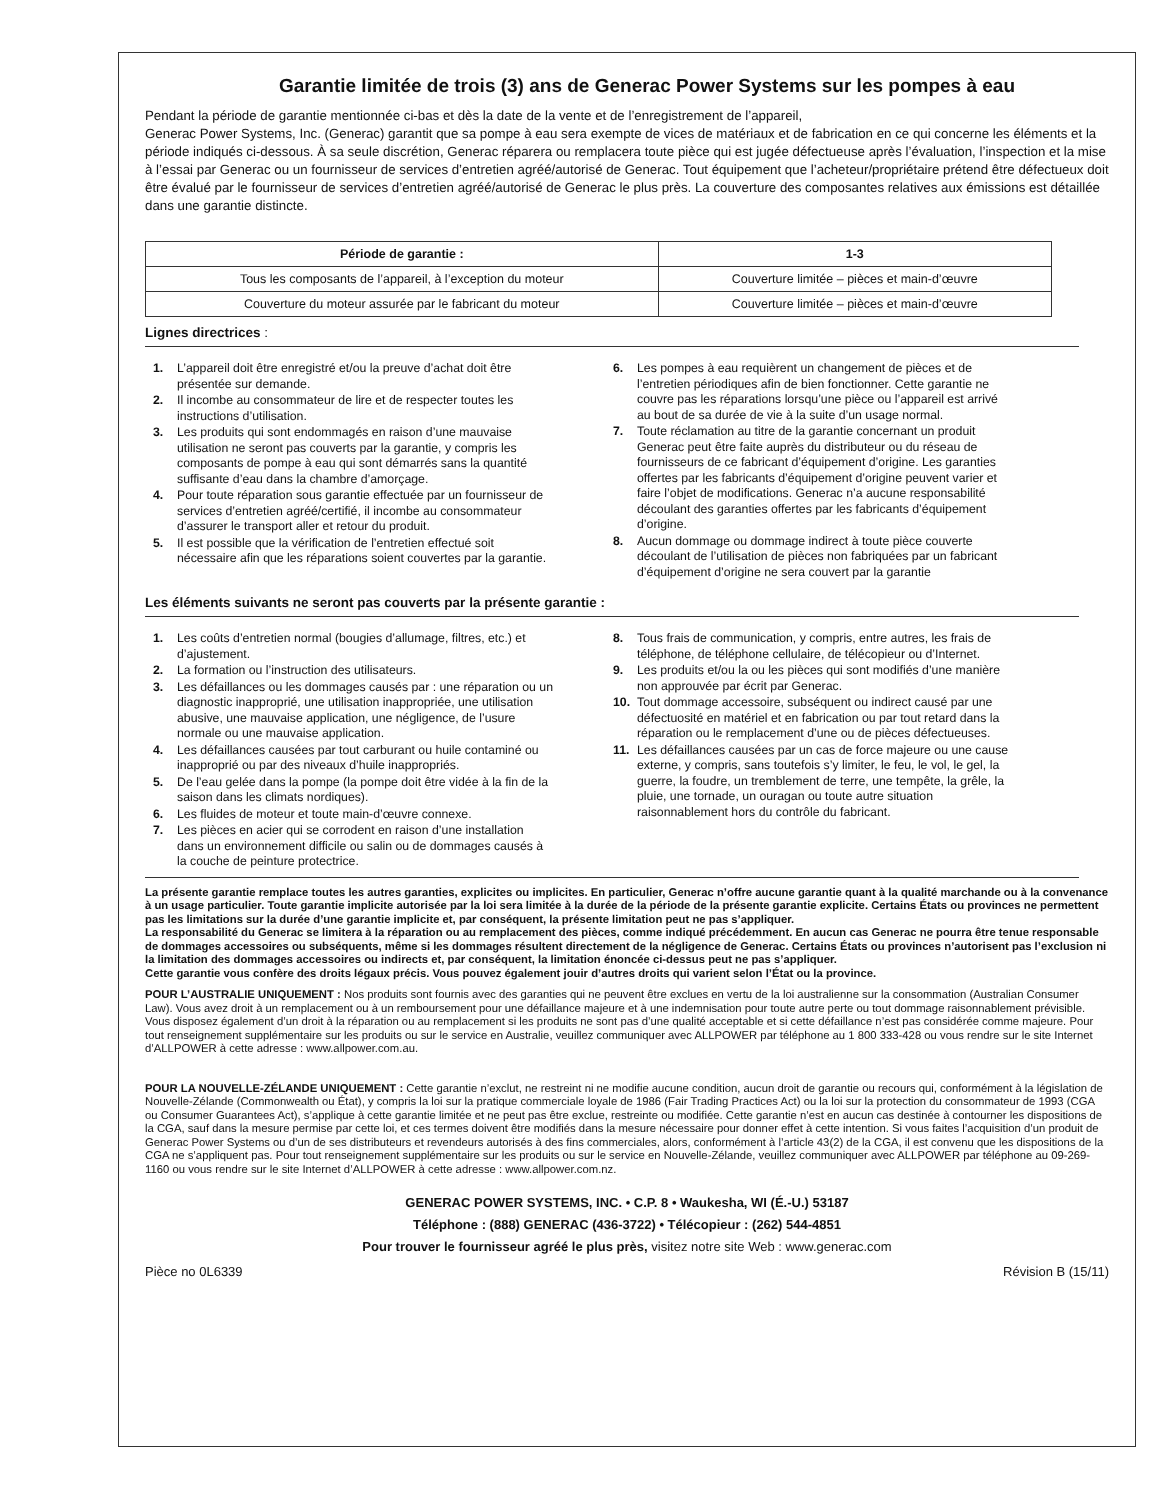Garantie limitée de trois (3) ans de Generac Power Systems sur les pompes à eau
Pendant la période de garantie mentionnée ci-bas et dès la date de la vente et de l’enregistrement de l’appareil,
Generac Power Systems, Inc. (Generac) garantit que sa pompe à eau sera exempte de vices de matériaux et de fabrication en ce qui concerne les éléments et la période indiqués ci-dessous. À sa seule discrétion, Generac réparera ou remplacera toute pièce qui est jugée défectueuse après l’évaluation, l’inspection et la mise à l’essai par Generac ou un fournisseur de services d’entretien agréé/autorisé de Generac. Tout équipement que l’acheteur/propriétaire prétend être défectueux doit être évalué par le fournisseur de services d’entretien agréé/autorisé de Generac le plus près. La couverture des composantes relatives aux émissions est détaillée dans une garantie distincte.
| Période de garantie : | 1-3 |
| --- | --- |
| Tous les composants de l’appareil, à l’exception du moteur | Couverture limitée – pièces et main-d’œuvre |
| Couverture du moteur assurée par le fabricant du moteur | Couverture limitée – pièces et main-d’œuvre |
Lignes directrices :
1. L’appareil doit être enregistré et/ou la preuve d’achat doit être présentée sur demande.
2. Il incombe au consommateur de lire et de respecter toutes les instructions d’utilisation.
3. Les produits qui sont endommagés en raison d’une mauvaise utilisation ne seront pas couverts par la garantie, y compris les composants de pompe à eau qui sont démarrés sans la quantité suffisante d’eau dans la chambre d’amorçage.
4. Pour toute réparation sous garantie effectuée par un fournisseur de services d’entretien agréé/certifié, il incombe au consommateur d’assurer le transport aller et retour du produit.
5. Il est possible que la vérification de l’entretien effectué soit nécessaire afin que les réparations soient couvertes par la garantie.
6. Les pompes à eau requièrent un changement de pièces et de l’entretien périodiques afin de bien fonctionner. Cette garantie ne couvre pas les réparations lorsqu’une pièce ou l’appareil est arrivé au bout de sa durée de vie à la suite d’un usage normal.
7. Toute réclamation au titre de la garantie concernant un produit Generac peut être faite auprès du distributeur ou du réseau de fournisseurs de ce fabricant d’équipement d’origine. Les garanties offertes par les fabricants d’équipement d’origine peuvent varier et faire l’objet de modifications. Generac n’a aucune responsabilité découlant des garanties offertes par les fabricants d’équipement d’origine.
8. Aucun dommage ou dommage indirect à toute pièce couverte découlant de l’utilisation de pièces non fabriquées par un fabricant d’équipement d’origine ne sera couvert par la garantie
Les éléments suivants ne seront pas couverts par la présente garantie :
1. Les coûts d’entretien normal (bougies d’allumage, filtres, etc.) et d’ajustement.
2. La formation ou l’instruction des utilisateurs.
3. Les défaillances ou les dommages causés par : une réparation ou un diagnostic inapproprié, une utilisation inappropriée, une utilisation abusive, une mauvaise application, une négligence, de l’usure normale ou une mauvaise application.
4. Les défaillances causées par tout carburant ou huile contaminé ou inapproprié ou par des niveaux d’huile inappropriés.
5. De l’eau gelée dans la pompe (la pompe doit être vidée à la fin de la saison dans les climats nordiques).
6. Les fluides de moteur et toute main-d’œuvre connexe.
7. Les pièces en acier qui se corrodent en raison d’une installation dans un environnement difficile ou salin ou de dommages causés à la couche de peinture protectrice.
8. Tous frais de communication, y compris, entre autres, les frais de téléphone, de téléphone cellulaire, de télécopieur ou d’Internet.
9. Les produits et/ou la ou les pièces qui sont modifiés d’une manière non approuvée par écrit par Generac.
10. Tout dommage accessoire, subséquent ou indirect causé par une défectuosité en matériel et en fabrication ou par tout retard dans la réparation ou le remplacement d’une ou de pièces défectueuses.
11. Les défaillances causées par un cas de force majeure ou une cause externe, y compris, sans toutefois s’y limiter, le feu, le vol, le gel, la guerre, la foudre, un tremblement de terre, une tempête, la grêle, la pluie, une tornade, un ouragan ou toute autre situation raisonnablement hors du contrôle du fabricant.
La présente garantie remplace toutes les autres garanties, explicites ou implicites. En particulier, Generac n’offre aucune garantie quant à la qualité marchande ou à la convenance à un usage particulier. Toute garantie implicite autorisée par la loi sera limitée à la durée de la période de la présente garantie explicite. Certains États ou provinces ne permettent pas les limitations sur la durée d’une garantie implicite et, par conséquent, la présente limitation peut ne pas s’appliquer.
La responsabilité du Generac se limitera à la réparation ou au remplacement des pièces, comme indiqué précédemment. En aucun cas Generac ne pourra être tenue responsable de dommages accessoires ou subséquents, même si les dommages résultent directement de la négligence de Generac. Certains États ou provinces n’autorisent pas l’exclusion ni la limitation des dommages accessoires ou indirects et, par conséquent, la limitation énoncée ci-dessus peut ne pas s’appliquer.
Cette garantie vous confère des droits légaux précis. Vous pouvez également jouir d’autres droits qui varient selon l’État ou la province.
POUR L’AUSTRALIE UNIQUEMENT : Nos produits sont fournis avec des garanties qui ne peuvent être exclues en vertu de la loi australienne sur la consommation (Australian Consumer Law). Vous avez droit à un remplacement ou à un remboursement pour une défaillance majeure et à une indemnisation pour toute autre perte ou tout dommage raisonnablement prévisible. Vous disposez également d’un droit à la réparation ou au remplacement si les produits ne sont pas d’une qualité acceptable et si cette défaillance n’est pas considérée comme majeure. Pour tout renseignement supplémentaire sur les produits ou sur le service en Australie, veuillez communiquer avec ALLPOWER par téléphone au 1 800 333-428 ou vous rendre sur le site Internet d’ALLPOWER à cette adresse : www.allpower.com.au.
POUR LA NOUVELLE-ZÉLANDE UNIQUEMENT : Cette garantie n’exclut, ne restreint ni ne modifie aucune condition, aucun droit de garantie ou recours qui, conformément à la législation de Nouvelle-Zélande (Commonwealth ou État), y compris la loi sur la pratique commerciale loyale de 1986 (Fair Trading Practices Act) ou la loi sur la protection du consommateur de 1993 (CGA ou Consumer Guarantees Act), s’applique à cette garantie limitée et ne peut pas être exclue, restreinte ou modifiée. Cette garantie n’est en aucun cas destinée à contourner les dispositions de la CGA, sauf dans la mesure permise par cette loi, et ces termes doivent être modifiés dans la mesure nécessaire pour donner effet à cette intention. Si vous faites l’acquisition d’un produit de Generac Power Systems ou d’un de ses distributeurs et revendeurs autorisés à des fins commerciales, alors, conformément à l’article 43(2) de la CGA, il est convenu que les dispositions de la CGA ne s’appliquent pas. Pour tout renseignement supplémentaire sur les produits ou sur le service en Nouvelle-Zélande, veuillez communiquer avec ALLPOWER par téléphone au 09-269-1160 ou vous rendre sur le site Internet d’ALLPOWER à cette adresse : www.allpower.com.nz.
GENERAC POWER SYSTEMS, INC. • C.P. 8 • Waukesha, WI (É.-U.) 53187
Téléphone : (888) GENERAC (436-3722) • Télécopieur : (262) 544-4851
Pour trouver le fournisseur agréé le plus près, visitez notre site Web : www.generac.com
Pièce no 0L6339 Révision B (15/11)